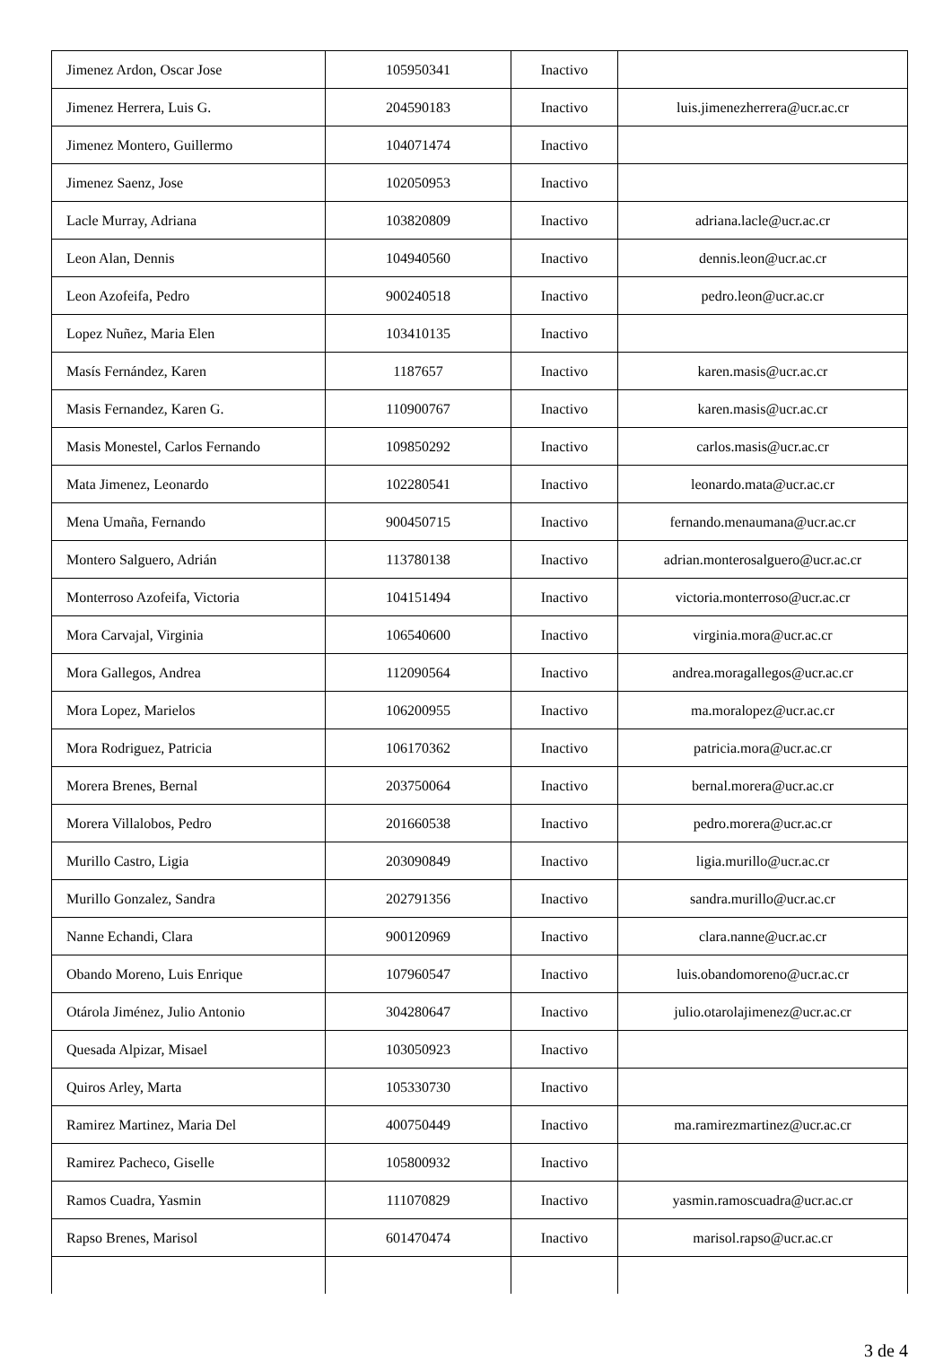| Jimenez Ardon, Oscar Jose | 105950341 | Inactivo | |
| Jimenez Herrera, Luis G. | 204590183 | Inactivo | luis.jimenezherrera@ucr.ac.cr |
| Jimenez Montero, Guillermo | 104071474 | Inactivo | |
| Jimenez Saenz, Jose | 102050953 | Inactivo | |
| Lacle Murray, Adriana | 103820809 | Inactivo | adriana.lacle@ucr.ac.cr |
| Leon Alan, Dennis | 104940560 | Inactivo | dennis.leon@ucr.ac.cr |
| Leon Azofeifa, Pedro | 900240518 | Inactivo | pedro.leon@ucr.ac.cr |
| Lopez Nuñez, Maria Elen | 103410135 | Inactivo | |
| Masís Fernández, Karen | 1187657 | Inactivo | karen.masis@ucr.ac.cr |
| Masis Fernandez, Karen G. | 110900767 | Inactivo | karen.masis@ucr.ac.cr |
| Masis Monestel, Carlos Fernando | 109850292 | Inactivo | carlos.masis@ucr.ac.cr |
| Mata Jimenez, Leonardo | 102280541 | Inactivo | leonardo.mata@ucr.ac.cr |
| Mena Umaña, Fernando | 900450715 | Inactivo | fernando.menaumana@ucr.ac.cr |
| Montero Salguero, Adrián | 113780138 | Inactivo | adrian.monterosalguero@ucr.ac.cr |
| Monterroso Azofeifa, Victoria | 104151494 | Inactivo | victoria.monterroso@ucr.ac.cr |
| Mora Carvajal, Virginia | 106540600 | Inactivo | virginia.mora@ucr.ac.cr |
| Mora Gallegos, Andrea | 112090564 | Inactivo | andrea.moragallegos@ucr.ac.cr |
| Mora Lopez, Marielos | 106200955 | Inactivo | ma.moralopez@ucr.ac.cr |
| Mora Rodriguez, Patricia | 106170362 | Inactivo | patricia.mora@ucr.ac.cr |
| Morera Brenes, Bernal | 203750064 | Inactivo | bernal.morera@ucr.ac.cr |
| Morera Villalobos, Pedro | 201660538 | Inactivo | pedro.morera@ucr.ac.cr |
| Murillo Castro, Ligia | 203090849 | Inactivo | ligia.murillo@ucr.ac.cr |
| Murillo Gonzalez, Sandra | 202791356 | Inactivo | sandra.murillo@ucr.ac.cr |
| Nanne Echandi, Clara | 900120969 | Inactivo | clara.nanne@ucr.ac.cr |
| Obando Moreno, Luis Enrique | 107960547 | Inactivo | luis.obandomoreno@ucr.ac.cr |
| Otárola Jiménez, Julio Antonio | 304280647 | Inactivo | julio.otarolajimenez@ucr.ac.cr |
| Quesada Alpizar, Misael | 103050923 | Inactivo | |
| Quiros Arley, Marta | 105330730 | Inactivo | |
| Ramirez Martinez, Maria Del | 400750449 | Inactivo | ma.ramirezmartinez@ucr.ac.cr |
| Ramirez Pacheco, Giselle | 105800932 | Inactivo | |
| Ramos Cuadra, Yasmin | 111070829 | Inactivo | yasmin.ramoscuadra@ucr.ac.cr |
| Rapso Brenes, Marisol | 601470474 | Inactivo | marisol.rapso@ucr.ac.cr |
3 de 4